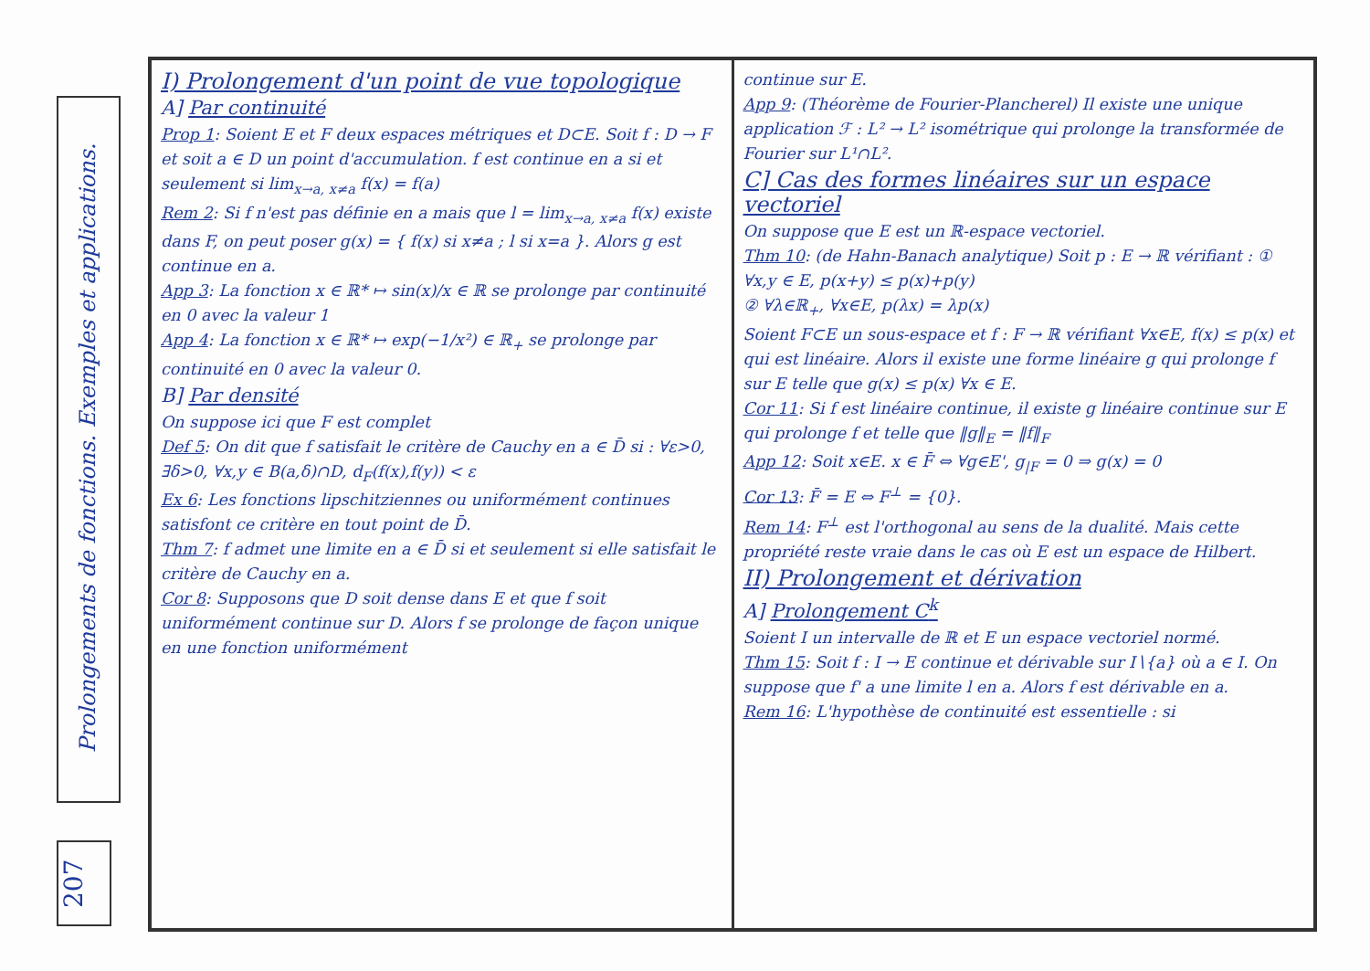Prolongements de fonctions. Exemples et applications.
207
I) Prolongement d'un point de vue topologique
A] Par continuité
Prop 1: Soient E et F deux espaces métriques et D⊂E. Soit f : D → F et soit a ∈ D un point d'accumulation. f est continue en a si et seulement si lim<sub>x→a, x≠a</sub> f(x) = f(a)
Rem 2: Si f n'est pas définie en a mais que l = lim<sub>x→a, x≠a</sub> f(x) existe dans F, on peut poser g(x) = { f(x) si x≠a ; l si x=a }. Alors g est continue en a.
App 3: La fonction x ∈ ℝ* ↦ sin(x)/x ∈ ℝ se prolonge par continuité en 0 avec la valeur 1
App 4: La fonction x ∈ ℝ* ↦ exp(−1/x²) ∈ ℝ<sub>+</sub> se prolonge par continuité en 0 avec la valeur 0.
B] Par densité
On suppose ici que F est complet
Def 5: On dit que f satisfait le critère de Cauchy en a ∈ D̄ si : ∀ε>0, ∃δ>0, ∀x,y ∈ B(a,δ)∩D, d<sub>F</sub>(f(x),f(y)) < ε
Ex 6: Les fonctions lipschitziennes ou uniformément continues satisfont ce critère en tout point de D̄.
Thm 7: f admet une limite en a ∈ D̄ si et seulement si elle satisfait le critère de Cauchy en a.
Cor 8: Supposons que D soit dense dans E et que f soit uniformément continue sur D. Alors f se prolonge de façon unique en une fonction uniformément
continue sur E.
App 9: (Théorème de Fourier-Plancherel) Il existe une unique application ℱ : L² → L² isométrique qui prolonge la transformée de Fourier sur L¹∩L².
C] Cas des formes linéaires sur un espace vectoriel
On suppose que E est un ℝ-espace vectoriel.
Thm 10: (de Hahn-Banach analytique) Soit p : E → ℝ vérifiant : ① ∀x,y ∈ E, p(x+y) ≤ p(x)+p(y)
② ∀λ∈ℝ<sub>+</sub>, ∀x∈E, p(λx) = λp(x)
Soient F⊂E un sous-espace et f : F → ℝ vérifiant ∀x∈E, f(x) ≤ p(x) et qui est linéaire. Alors il existe une forme linéaire g qui prolonge f sur E telle que g(x) ≤ p(x) ∀x ∈ E.
Cor 11: Si f est linéaire continue, il existe g linéaire continue sur E qui prolonge f et telle que ‖g‖<sub>E</sub> = ‖f‖<sub>F</sub>
App 12: Soit x∈E. x ∈ F̄ ⇔ ∀g∈E', g<sub>|F</sub> = 0 ⇒ g(x) = 0
Cor 13: F̄ = E ⇔ F<sup>⊥</sup> = {0}.
Rem 14: F<sup>⊥</sup> est l'orthogonal au sens de la dualité. Mais cette propriété reste vraie dans le cas où E est un espace de Hilbert.
II) Prolongement et dérivation
A] Prolongement C<sup>k</sup>
Soient I un intervalle de ℝ et E un espace vectoriel normé.
Thm 15: Soit f : I → E continue et dérivable sur I∖{a} où a ∈ I. On suppose que f' a une limite l en a. Alors f est dérivable en a.
Rem 16: L'hypothèse de continuité est essentielle : si